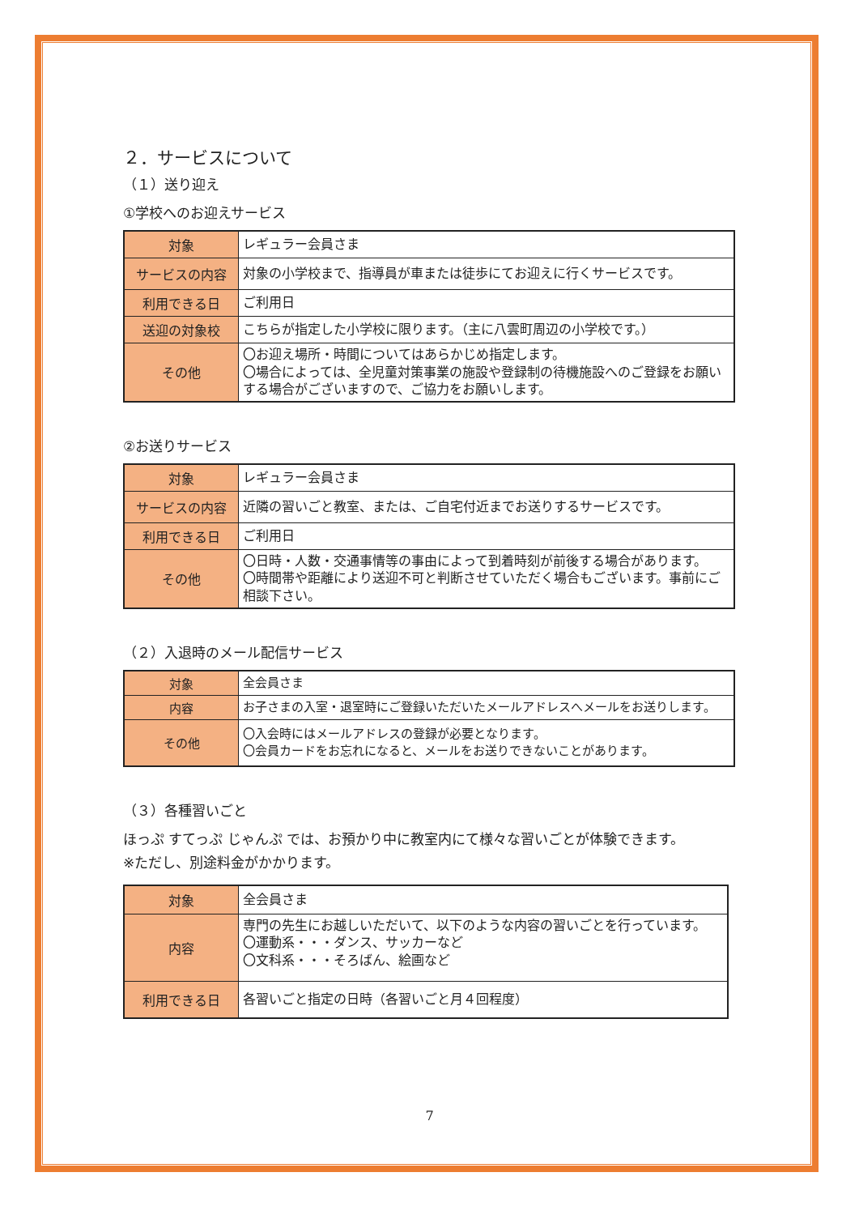２．サービスについて
（１）送り迎え
①学校へのお迎えサービス
| 対象 | レギュラー会員さま |
| サービスの内容 | 対象の小学校まで、指導員が車または徒歩にてお迎えに行くサービスです。 |
| 利用できる日 | ご利用日 |
| 送迎の対象校 | こちらが指定した小学校に限ります。（主に八雲町周辺の小学校です。） |
| その他 | 〇お迎え場所・時間についてはあらかじめ指定します。 〇場合によっては、全児童対策事業の施設や登録制の待機施設へのご登録をお願いする場合がございますので、ご協力をお願いします。 |
②お送りサービス
| 対象 | レギュラー会員さま |
| サービスの内容 | 近隣の習いごと教室、または、ご自宅付近までお送りするサービスです。 |
| 利用できる日 | ご利用日 |
| その他 | 〇日時・人数・交通事情等の事由によって到着時刻が前後する場合があります。 〇時間帯や距離により送迎不可と判断させていただく場合もございます。事前にご相談下さい。 |
（２）入退時のメール配信サービス
| 対象 | 全会員さま |
| 内容 | お子さまの入室・退室時にご登録いただいたメールアドレスへメールをお送りします。 |
| その他 | 〇入会時にはメールアドレスの登録が必要となります。 〇会員カードをお忘れになると、メールをお送りできないことがあります。 |
（３）各種習いごと
ほっぷ すてっぷ じゃんぷ では、お預かり中に教室内にて様々な習いごとが体験できます。
※ただし、別途料金がかかります。
| 対象 | 全会員さま |
| 内容 | 専門の先生にお越しいただいて、以下のような内容の習いごとを行っています。 〇運動系・・・ダンス、サッカーなど 〇文科系・・・そろばん、絵画など |
| 利用できる日 | 各習いごと指定の日時（各習いごと月４回程度） |
7